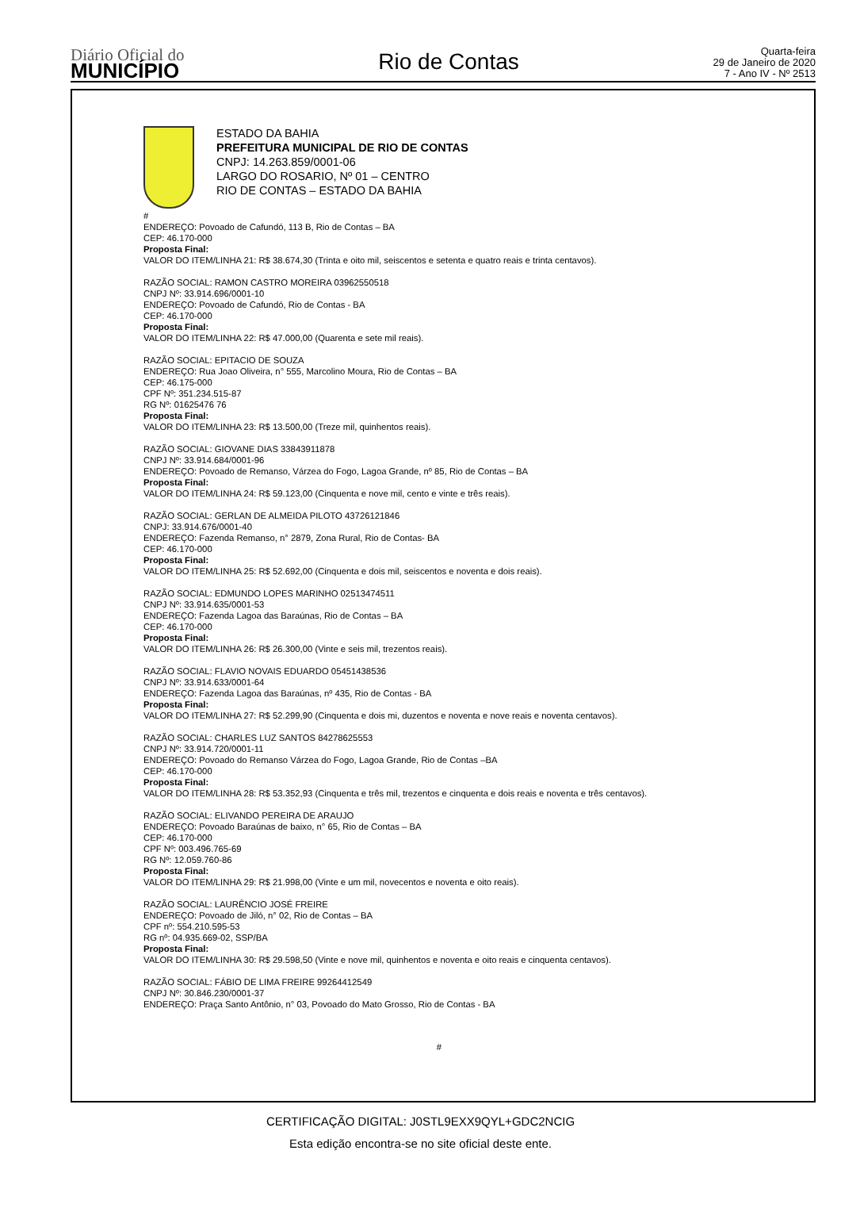Diário Oficial do
MUNICÍPIO
Rio de Contas
Quarta-feira
29 de Janeiro de 2020
7 - Ano IV - Nº 2513
ESTADO DA BAHIA
PREFEITURA MUNICIPAL DE RIO DE CONTAS
CNPJ: 14.263.859/0001-06
LARGO DO ROSARIO, Nº 01 – CENTRO
RIO DE CONTAS – ESTADO DA BAHIA
#
ENDEREÇO: Povoado de Cafundó, 113 B, Rio de Contas – BA
CEP: 46.170-000
Proposta Final:
VALOR DO ITEM/LINHA 21: R$ 38.674,30 (Trinta e oito mil, seiscentos e setenta e quatro reais e trinta centavos).
RAZÃO SOCIAL: RAMON CASTRO MOREIRA 03962550518
CNPJ Nº: 33.914.696/0001-10
ENDEREÇO: Povoado de Cafundó, Rio de Contas - BA
CEP: 46.170-000
Proposta Final:
VALOR DO ITEM/LINHA 22: R$ 47.000,00 (Quarenta e sete mil reais).
RAZÃO SOCIAL: EPITACIO DE SOUZA
ENDEREÇO: Rua Joao Oliveira, n° 555, Marcolino Moura, Rio de Contas – BA
CEP: 46.175-000
CPF Nº: 351.234.515-87
RG Nº: 01625476 76
Proposta Final:
VALOR DO ITEM/LINHA 23: R$ 13.500,00 (Treze mil, quinhentos reais).
RAZÃO SOCIAL: GIOVANE DIAS 33843911878
CNPJ Nº: 33.914.684/0001-96
ENDEREÇO: Povoado de Remanso, Várzea do Fogo, Lagoa Grande, nº 85, Rio de Contas – BA
Proposta Final:
VALOR DO ITEM/LINHA 24: R$ 59.123,00 (Cinquenta e nove mil, cento e vinte e três reais).
RAZÃO SOCIAL: GERLAN DE ALMEIDA PILOTO 43726121846
CNPJ: 33.914.676/0001-40
ENDEREÇO: Fazenda Remanso, n° 2879, Zona Rural, Rio de Contas- BA
CEP: 46.170-000
Proposta Final:
VALOR DO ITEM/LINHA 25: R$ 52.692,00 (Cinquenta e dois mil, seiscentos e noventa e dois reais).
RAZÃO SOCIAL: EDMUNDO LOPES MARINHO 02513474511
CNPJ Nº: 33.914.635/0001-53
ENDEREÇO: Fazenda Lagoa das Baraúnas, Rio de Contas – BA
CEP: 46.170-000
Proposta Final:
VALOR DO ITEM/LINHA 26: R$ 26.300,00 (Vinte e seis mil, trezentos reais).
RAZÃO SOCIAL: FLAVIO NOVAIS EDUARDO 05451438536
CNPJ Nº: 33.914.633/0001-64
ENDEREÇO: Fazenda Lagoa das Baraúnas, nº 435, Rio de Contas - BA
Proposta Final:
VALOR DO ITEM/LINHA 27: R$ 52.299,90 (Cinquenta e dois mi, duzentos e noventa e nove reais e noventa centavos).
RAZÃO SOCIAL: CHARLES LUZ SANTOS 84278625553
CNPJ Nº: 33.914.720/0001-11
ENDEREÇO: Povoado do Remanso Várzea do Fogo, Lagoa Grande, Rio de Contas –BA
CEP: 46.170-000
Proposta Final:
VALOR DO ITEM/LINHA 28: R$ 53.352,93 (Cinquenta e três mil, trezentos e cinquenta e dois reais e noventa e três centavos).
RAZÃO SOCIAL: ELIVANDO PEREIRA DE ARAUJO
ENDEREÇO: Povoado Baraúnas de baixo, n° 65, Rio de Contas – BA
CEP: 46.170-000
CPF Nº: 003.496.765-69
RG Nº: 12.059.760-86
Proposta Final:
VALOR DO ITEM/LINHA 29: R$ 21.998,00 (Vinte e um mil, novecentos e noventa e oito reais).
RAZÃO SOCIAL: LAURÊNCIO JOSÉ FREIRE
ENDEREÇO: Povoado de Jiló, n° 02, Rio de Contas – BA
CPF nº: 554.210.595-53
RG nº: 04.935.669-02, SSP/BA
Proposta Final:
VALOR DO ITEM/LINHA 30: R$ 29.598,50 (Vinte e nove mil, quinhentos e noventa e oito reais e cinquenta centavos).
RAZÃO SOCIAL: FÁBIO DE LIMA FREIRE 99264412549
CNPJ Nº: 30.846.230/0001-37
ENDEREÇO: Praça Santo Antônio, n° 03, Povoado do Mato Grosso, Rio de Contas - BA
#
CERTIFICAÇÃO DIGITAL: J0STL9EXX9QYL+GDC2NCIG
Esta edição encontra-se no site oficial deste ente.